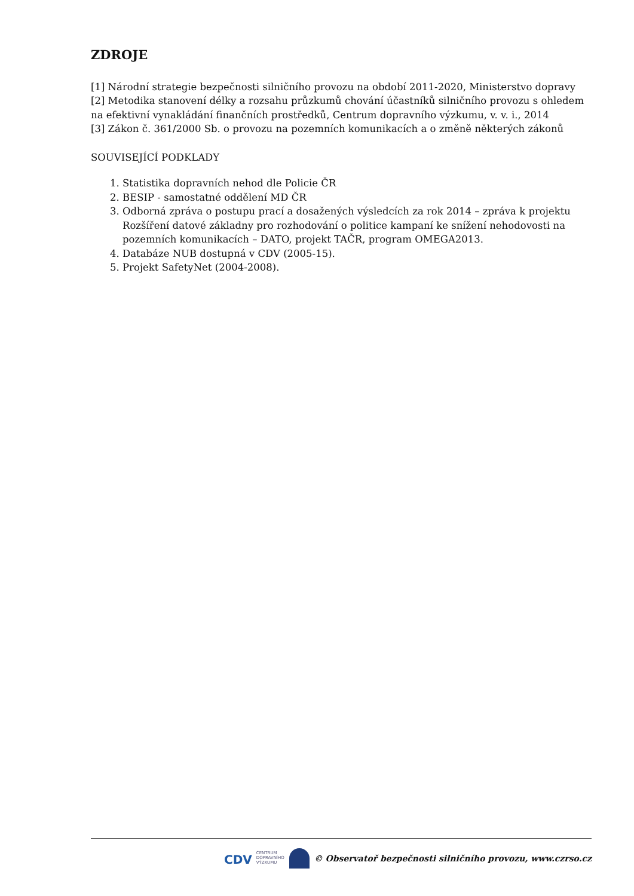ZDROJE
[1] Národní strategie bezpečnosti silničního provozu na období 2011-2020, Ministerstvo dopravy
[2] Metodika stanovení délky a rozsahu průzkumů chování účastníků silničního provozu s ohledem na efektivní vynakládání finančních prostředků, Centrum dopravního výzkumu, v. v. i., 2014
[3] Zákon č. 361/2000 Sb. o provozu na pozemních komunikacích a o změně některých zákonů
SOUVISEJÍCÍ PODKLADY
1. Statistika dopravních nehod dle Policie ČR
2. BESIP - samostatné oddělení MD ČR
3. Odborná zpráva o postupu prací a dosažených výsledcích za rok 2014 – zpráva k projektu Rozšíření datové základny pro rozhodování o politice kampaní ke snížení nehodovosti na pozemních komunikacích – DATO, projekt TAČR, program OMEGA2013.
4. Databáze NUB dostupná v CDV (2005-15).
5. Projekt SafetyNet (2004-2008).
CDV CENTRUM
DOPRAVNÍHO
VÝZKUMU
© Observatoř bezpečnosti silničního provozu, www.czrso.cz